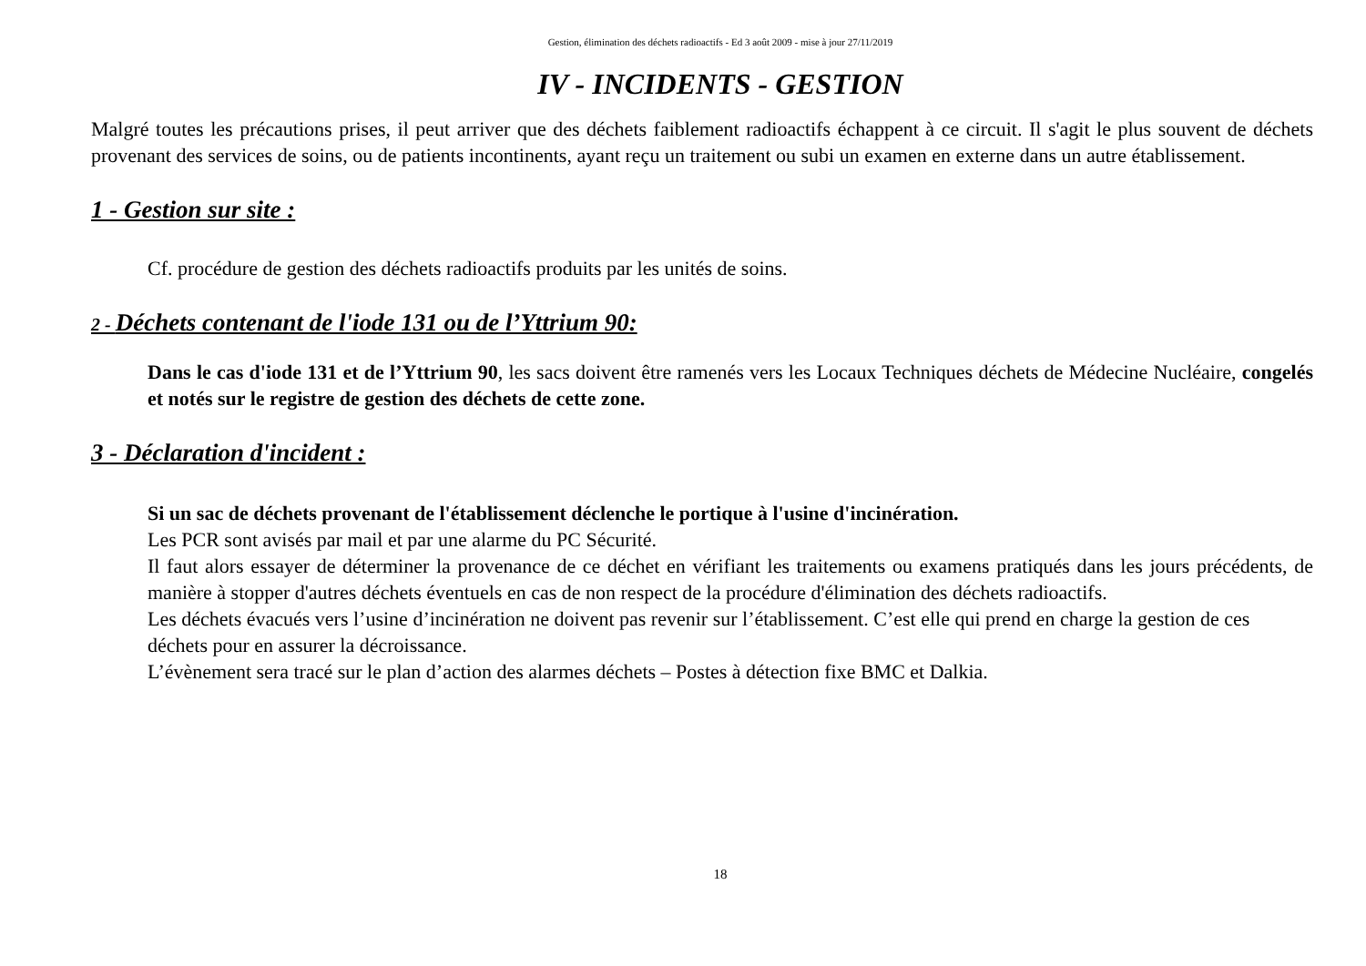Gestion, élimination des déchets radioactifs - Ed 3 août 2009 - mise à jour 27/11/2019
IV - INCIDENTS - GESTION
Malgré toutes les précautions prises, il peut arriver que des déchets faiblement radioactifs échappent à ce circuit. Il s'agit le plus souvent de déchets provenant des services de soins, ou de patients incontinents, ayant reçu un traitement ou subi un examen en externe dans un autre établissement.
1 - Gestion sur site :
Cf. procédure de gestion des déchets radioactifs produits par les unités de soins.
2 - Déchets contenant de l'iode 131 ou de l’Yttrium 90:
Dans le cas d'iode 131 et de l’Yttrium 90, les sacs doivent être ramenés vers les Locaux Techniques déchets de Médecine Nucléaire, congelés et notés sur le registre de gestion des déchets de cette zone.
3 - Déclaration d'incident :
Si un sac de déchets provenant de l'établissement déclenche le portique à l'usine d'incinération.
Les PCR sont avisés par mail et par une alarme du PC Sécurité.
Il faut alors essayer de déterminer la provenance de ce déchet en vérifiant les traitements ou examens pratiqués dans les jours précédents, de manière à stopper d'autres déchets éventuels en cas de non respect de la procédure d'élimination des déchets radioactifs.
Les déchets évacués vers l’usine d’incinération ne doivent pas revenir sur l’établissement. C’est elle qui prend en charge la gestion de ces déchets pour en assurer la décroissance.
L’évènement sera tracé sur le plan d’action des alarmes déchets – Postes à détection fixe BMC et Dalkia.
18